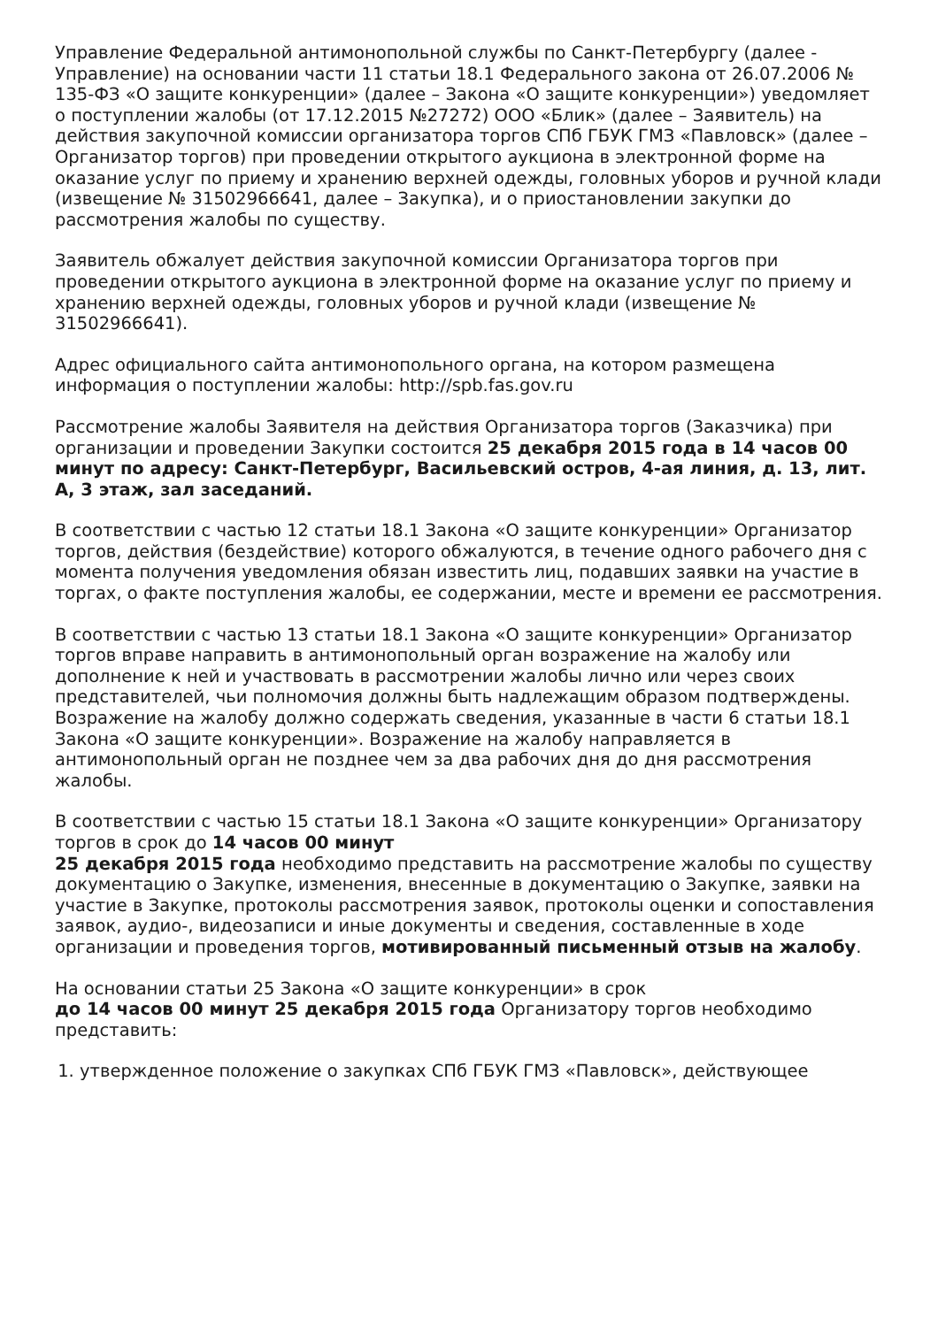Управление Федеральной антимонопольной службы по Санкт-Петербургу (далее - Управление) на основании части 11 статьи 18.1 Федерального закона от 26.07.2006 № 135-ФЗ «О защите конкуренции» (далее – Закона «О защите конкуренции») уведомляет о поступлении жалобы (от 17.12.2015 №27272) ООО «Блик» (далее – Заявитель) на действия закупочной комиссии организатора торгов СПб ГБУК ГМЗ «Павловск» (далее – Организатор торгов) при проведении открытого аукциона в электронной форме на оказание услуг по приему и хранению верхней одежды, головных уборов и ручной клади (извещение № 31502966641, далее – Закупка), и о приостановлении закупки до рассмотрения жалобы по существу.
Заявитель обжалует действия закупочной комиссии Организатора торгов при проведении открытого аукциона в электронной форме на оказание услуг по приему и хранению верхней одежды, головных уборов и ручной клади (извещение № 31502966641).
Адрес официального сайта антимонопольного органа, на котором размещена информация о поступлении жалобы: http://spb.fas.gov.ru
Рассмотрение жалобы Заявителя на действия Организатора торгов (Заказчика) при организации и проведении Закупки состоится 25 декабря 2015 года в 14 часов 00 минут по адресу: Санкт-Петербург, Васильевский остров, 4-ая линия, д. 13, лит. А, 3 этаж, зал заседаний.
В соответствии с частью 12 статьи 18.1 Закона «О защите конкуренции» Организатор торгов, действия (бездействие) которого обжалуются, в течение одного рабочего дня с момента получения уведомления обязан известить лиц, подавших заявки на участие в торгах, о факте поступления жалобы, ее содержании, месте и времени ее рассмотрения.
В соответствии с частью 13 статьи 18.1 Закона «О защите конкуренции» Организатор торгов вправе направить в антимонопольный орган возражение на жалобу или дополнение к ней и участвовать в рассмотрении жалобы лично или через своих представителей, чьи полномочия должны быть надлежащим образом подтверждены. Возражение на жалобу должно содержать сведения, указанные в части 6 статьи 18.1 Закона «О защите конкуренции». Возражение на жалобу направляется в антимонопольный орган не позднее чем за два рабочих дня до дня рассмотрения жалобы.
В соответствии с частью 15 статьи 18.1 Закона «О защите конкуренции» Организатору торгов в срок до 14 часов 00 минут
25 декабря 2015 года необходимо представить на рассмотрение жалобы по существу документацию о Закупке, изменения, внесенные в документацию о Закупке, заявки на участие в Закупке, протоколы рассмотрения заявок, протоколы оценки и сопоставления заявок, аудио-, видеозаписи и иные документы и сведения, составленные в ходе организации и проведения торгов, мотивированный письменный отзыв на жалобу.
На основании статьи 25 Закона «О защите конкуренции» в срок
до 14 часов 00 минут 25 декабря 2015 года Организатору торгов необходимо представить:
1. утвержденное положение о закупках СПб ГБУК ГМЗ «Павловск», действующее